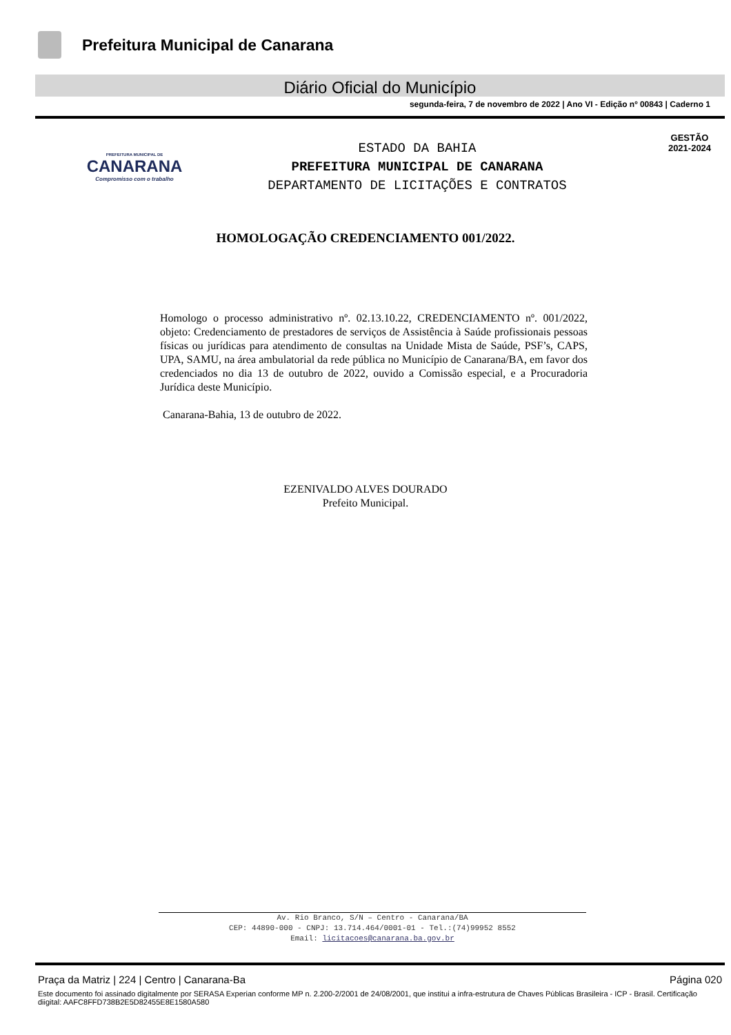Prefeitura Municipal de Canarana
Diário Oficial do Município
segunda-feira, 7 de novembro de 2022 | Ano VI - Edição nº 00843 | Caderno 1
PREFEITURA MUNICIPAL DE
CANARANA
Compromisso com o trabalho
ESTADO DA BAHIA
PREFEITURA MUNICIPAL DE CANARANA
DEPARTAMENTO DE LICITAÇÕES E CONTRATOS
GESTÃO
2021-2024
HOMOLOGAÇÃO CREDENCIAMENTO 001/2022.
Homologo o processo administrativo nº. 02.13.10.22, CREDENCIAMENTO nº. 001/2022, objeto: Credenciamento de prestadores de serviços de Assistência à Saúde profissionais pessoas físicas ou jurídicas para atendimento de consultas na Unidade Mista de Saúde, PSF’s, CAPS, UPA, SAMU, na área ambulatorial da rede pública no Município de Canarana/BA, em favor dos credenciados no dia 13 de outubro de 2022, ouvido a Comissão especial, e a Procuradoria Jurídica deste Município.
Canarana-Bahia, 13 de outubro de 2022.
EZENIVALDO ALVES DOURADO
Prefeito Municipal.
Av. Rio Branco, S/N – Centro - Canarana/BA
CEP: 44890-000 - CNPJ: 13.714.464/0001-01 - Tel.:(74)99952 8552
Email: licitacoes@canarana.ba.gov.br
Praça da Matriz | 224 | Centro | Canarana-Ba Página 020
Este documento foi assinado digitalmente por SERASA Experian conforme MP n. 2.200-2/2001 de 24/08/2001, que institui a infra-estrutura de Chaves Públicas Brasileira - ICP - Brasil. Certificação diigital: AAFC8FFD738B2E5D82455E8E1580A580